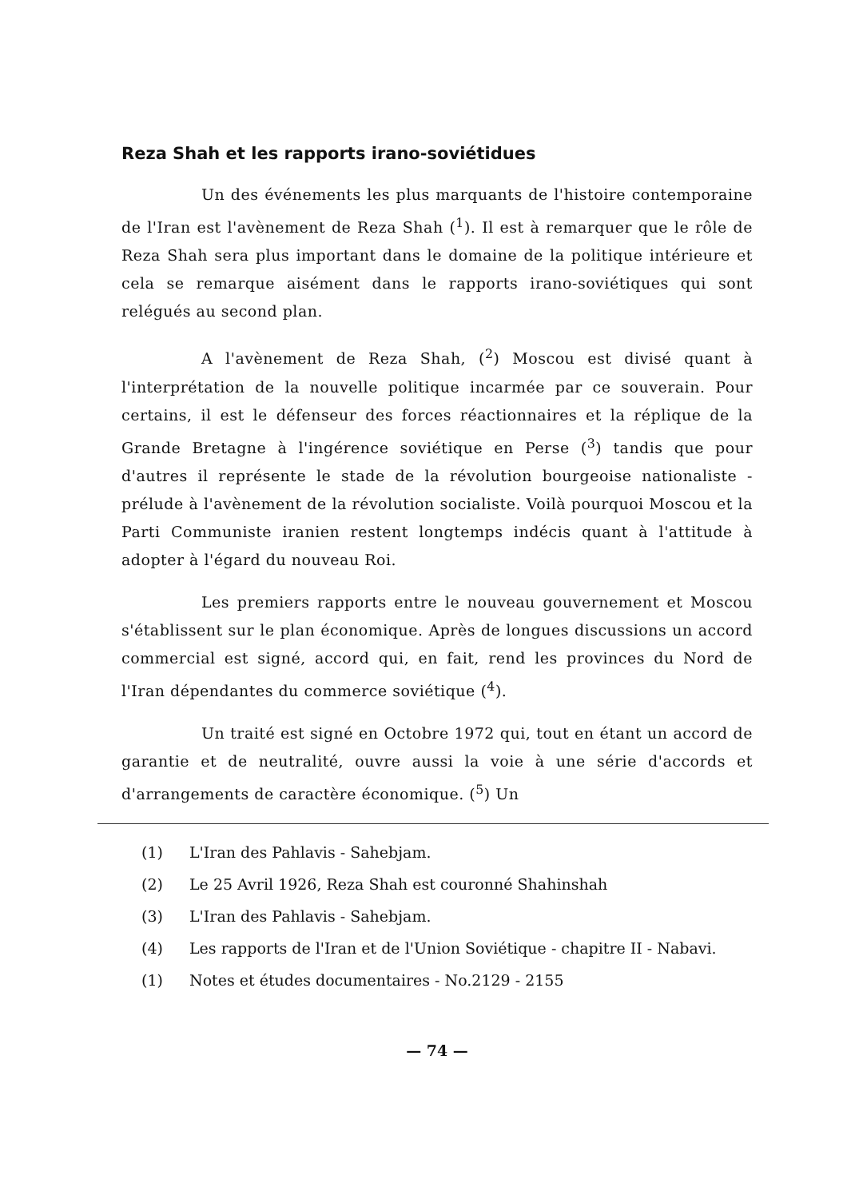Reza Shah et les rapports irano-soviétidues
Un des événements les plus marquants de l'histoire contemporaine de l'Iran est l'avènement de Reza Shah (<sup>1</sup>). Il est à remarquer que le rôle de Reza Shah sera plus important dans le domaine de la politique intérieure et cela se remarque aisément dans le rapports irano-soviétiques qui sont relégués au second plan.
A l'avènement de Reza Shah, (<sup>2</sup>) Moscou est divisé quant à l'interprétation de la nouvelle politique incarmée par ce souverain. Pour certains, il est le défenseur des forces réactionnaires et la réplique de la Grande Bretagne à l'ingérence soviétique en Perse (<sup>3</sup>) tandis que pour d'autres il représente le stade de la révolution bourgeoise nationaliste - prélude à l'avènement de la révolution socialiste. Voilà pourquoi Moscou et la Parti Communiste iranien restent longtemps indécis quant à l'attitude à adopter à l'égard du nouveau Roi.
Les premiers rapports entre le nouveau gouvernement et Moscou s'établissent sur le plan économique. Après de longues discussions un accord commercial est signé, accord qui, en fait, rend les provinces du Nord de l'Iran dépendantes du commerce soviétique (<sup>4</sup>).
Un traité est signé en Octobre 1972 qui, tout en étant un accord de garantie et de neutralité, ouvre aussi la voie à une série d'accords et d'arrangements de caractère économique. (<sup>5</sup>) Un
(1) L'Iran des Pahlavis - Sahebjam.
(2) Le 25 Avril 1926, Reza Shah est couronné Shahinshah
(3) L'Iran des Pahlavis - Sahebjam.
(4) Les rapports de l'Iran et de l'Union Soviétique - chapitre II - Nabavi.
(1) Notes et études documentaires - No.2129 - 2155
— 74 —